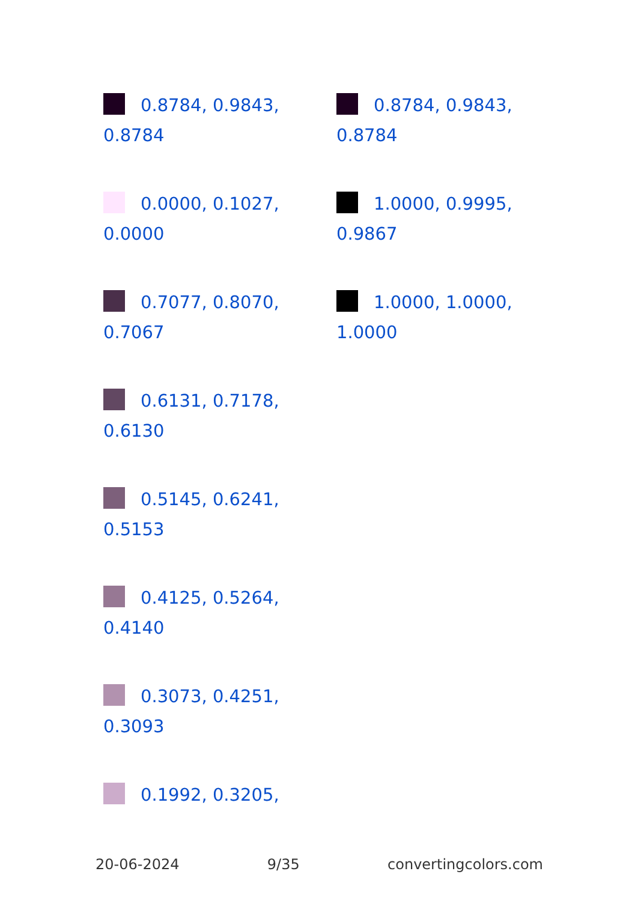0.8784, 0.9843,
0.8784
0.0000, 0.1027,
0.0000
0.7077, 0.8070,
0.7067
0.6131, 0.7178,
0.6130
0.5145, 0.6241,
0.5153
0.4125, 0.5264,
0.4140
0.3073, 0.4251,
0.3093
0.1992, 0.3205,
0.8784, 0.9843,
0.8784
1.0000, 0.9995,
0.9867
1.0000, 1.0000,
1.0000
20-06-2024 9/35 convertingcolors.com